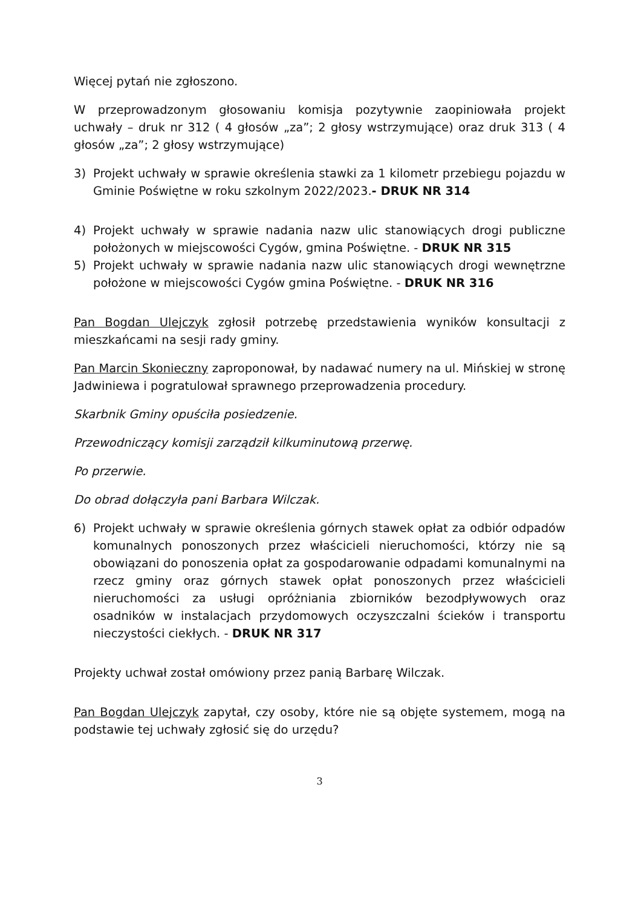Więcej pytań nie zgłoszono.
W przeprowadzonym głosowaniu komisja pozytywnie zaopiniowała projekt uchwały – druk nr 312 ( 4 głosów „za”; 2 głosy wstrzymujące) oraz druk 313 ( 4 głosów „za”; 2 głosy wstrzymujące)
3) Projekt uchwały w sprawie określenia stawki za 1 kilometr przebiegu pojazdu w Gminie Poświętne w roku szkolnym 2022/2023.- DRUK NR 314
4) Projekt uchwały w sprawie nadania nazw ulic stanowiących drogi publiczne położonych w miejscowości Cygów, gmina Poświętne. - DRUK NR 315
5) Projekt uchwały w sprawie nadania nazw ulic stanowiących drogi wewnętrzne położone w miejscowości Cygów gmina Poświętne. - DRUK NR 316
Pan Bogdan Ulejczyk zgłosił potrzebę przedstawienia wyników konsultacji z mieszkańcami na sesji rady gminy.
Pan Marcin Skonieczny zaproponował, by nadawać numery na ul. Mińskiej w stronę Jadwiniewa i pogratulował sprawnego przeprowadzenia procedury.
Skarbnik Gminy opuściła posiedzenie.
Przewodniczący komisji zarządził kilkuminutową przerwę.
Po przerwie.
Do obrad dołączyła pani Barbara Wilczak.
6) Projekt uchwały w sprawie określenia górnych stawek opłat za odbiór odpadów komunalnych ponoszonych przez właścicieli nieruchomości, którzy nie są obowiązani do ponoszenia opłat za gospodarowanie odpadami komunalnymi na rzecz gminy oraz górnych stawek opłat ponoszonych przez właścicieli nieruchomości za usługi opróżniania zbiorników bezodpływowych oraz osadników w instalacjach przydomowych oczyszczalni ścieków i transportu nieczystości ciekłych. - DRUK NR 317
Projekty uchwał został omówiony przez panią Barbarę Wilczak.
Pan Bogdan Ulejczyk zapytał, czy osoby, które nie są objęte systemem, mogą na podstawie tej uchwały zgłosić się do urzędu?
3